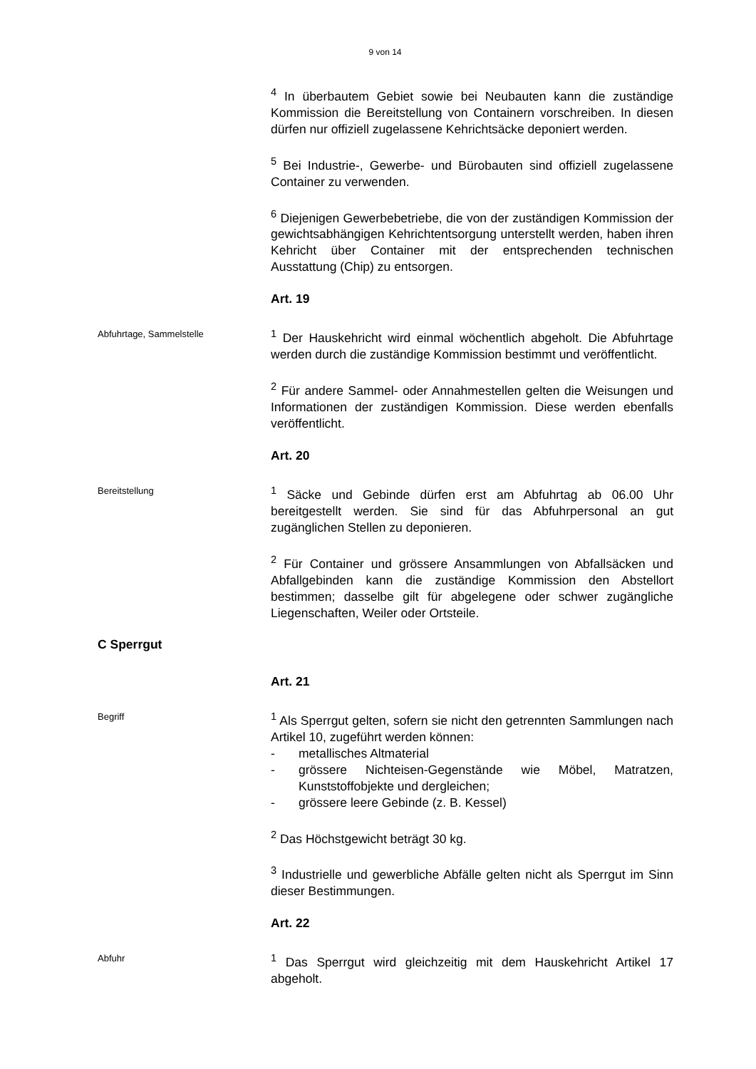9 von 14
<sup>4</sup> In überbautem Gebiet sowie bei Neubauten kann die zuständige Kommission die Bereitstellung von Containern vorschreiben. In diesen dürfen nur offiziell zugelassene Kehrichtsäcke deponiert werden.
<sup>5</sup> Bei Industrie-, Gewerbe- und Bürobauten sind offiziell zugelassene Container zu verwenden.
<sup>6</sup> Diejenigen Gewerbebetriebe, die von der zuständigen Kommission der gewichtsabhängigen Kehrichtentsorgung unterstellt werden, haben ihren Kehricht über Container mit der entsprechenden technischen Ausstattung (Chip) zu entsorgen.
Art. 19
Abfuhrtage, Sammelstelle
<sup>1</sup> Der Hauskehricht wird einmal wöchentlich abgeholt. Die Abfuhrtage werden durch die zuständige Kommission bestimmt und veröffentlicht.
<sup>2</sup> Für andere Sammel- oder Annahmestellen gelten die Weisungen und Informationen der zuständigen Kommission. Diese werden ebenfalls veröffentlicht.
Art. 20
Bereitstellung
<sup>1</sup> Säcke und Gebinde dürfen erst am Abfuhrtag ab 06.00 Uhr bereitgestellt werden. Sie sind für das Abfuhrpersonal an gut zugänglichen Stellen zu deponieren.
<sup>2</sup> Für Container und grössere Ansammlungen von Abfallsäcken und Abfallgebinden kann die zuständige Kommission den Abstellort bestimmen; dasselbe gilt für abgelegene oder schwer zugängliche Liegenschaften, Weiler oder Ortsteile.
C Sperrgut
Art. 21
Begriff
<sup>1</sup> Als Sperrgut gelten, sofern sie nicht den getrennten Sammlungen nach Artikel 10, zugeführt werden können:
- metallisches Altmaterial
- grössere Nichteisen-Gegenstände wie Möbel, Matratzen, Kunststoffobjekte und dergleichen;
- grössere leere Gebinde (z. B. Kessel)
<sup>2</sup> Das Höchstgewicht beträgt 30 kg.
<sup>3</sup> Industrielle und gewerbliche Abfälle gelten nicht als Sperrgut im Sinn dieser Bestimmungen.
Art. 22
Abfuhr
<sup>1</sup> Das Sperrgut wird gleichzeitig mit dem Hauskehricht Artikel 17 abgeholt.